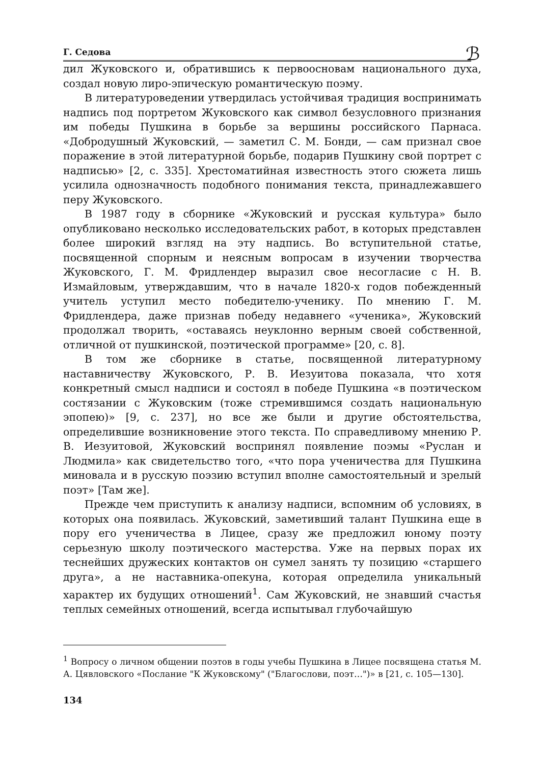Г. Седова
ℬ
дил Жуковского и, обратившись к первоосновам национального духа, создал новую лиро-эпическую романтическую поэму.
В литературоведении утвердилась устойчивая традиция воспринимать надпись под портретом Жуковского как символ безусловного признания им победы Пушкина в борьбе за вершины российского Парнаса. «Добродушный Жуковский, — заметил С. М. Бонди, — сам признал свое поражение в этой литературной борьбе, подарив Пушкину свой портрет с надписью» [2, с. 335]. Хрестоматийная известность этого сюжета лишь усилила однозначность подобного понимания текста, принадлежавшего перу Жуковского.
В 1987 году в сборнике «Жуковский и русская культура» было опубликовано несколько исследовательских работ, в которых представлен более широкий взгляд на эту надпись. Во вступительной статье, посвященной спорным и неясным вопросам в изучении творчества Жуковского, Г. М. Фридлендер выразил свое несогласие с Н. В. Измайловым, утверждавшим, что в начале 1820-х годов побежденный учитель уступил место победителю-ученику. По мнению Г. М. Фридлендера, даже признав победу недавнего «ученика», Жуковский продолжал творить, «оставаясь неуклонно верным своей собственной, отличной от пушкинской, поэтической программе» [20, с. 8].
В том же сборнике в статье, посвященной литературному наставничеству Жуковского, Р. В. Иезуитова показала, что хотя конкретный смысл надписи и состоял в победе Пушкина «в поэтическом состязании с Жуковским (тоже стремившимся создать национальную эпопею)» [9, с. 237], но все же были и другие обстоятельства, определившие возникновение этого текста. По справедливому мнению Р. В. Иезуитовой, Жуковский воспринял появление поэмы «Руслан и Людмила» как свидетельство того, «что пора ученичества для Пушкина миновала и в русскую поэзию вступил вполне самостоятельный и зрелый поэт» [Там же].
Прежде чем приступить к анализу надписи, вспомним об условиях, в которых она появилась. Жуковский, заметивший талант Пушкина еще в пору его ученичества в Лицее, сразу же предложил юному поэту серьезную школу поэтического мастерства. Уже на первых порах их теснейших дружеских контактов он сумел занять ту позицию «старшего друга», а не наставника-опекуна, которая определила уникальный характер их будущих отношений<sup>1</sup>. Сам Жуковский, не знавший счастья теплых семейных отношений, всегда испытывал глубочайшую
<sup>1</sup> Вопросу о личном общении поэтов в годы учебы Пушкина в Лицее посвящена статья М. А. Цявловского «Послание "К Жуковскому" ("Благослови, поэт…")» в [21, с. 105—130].
134